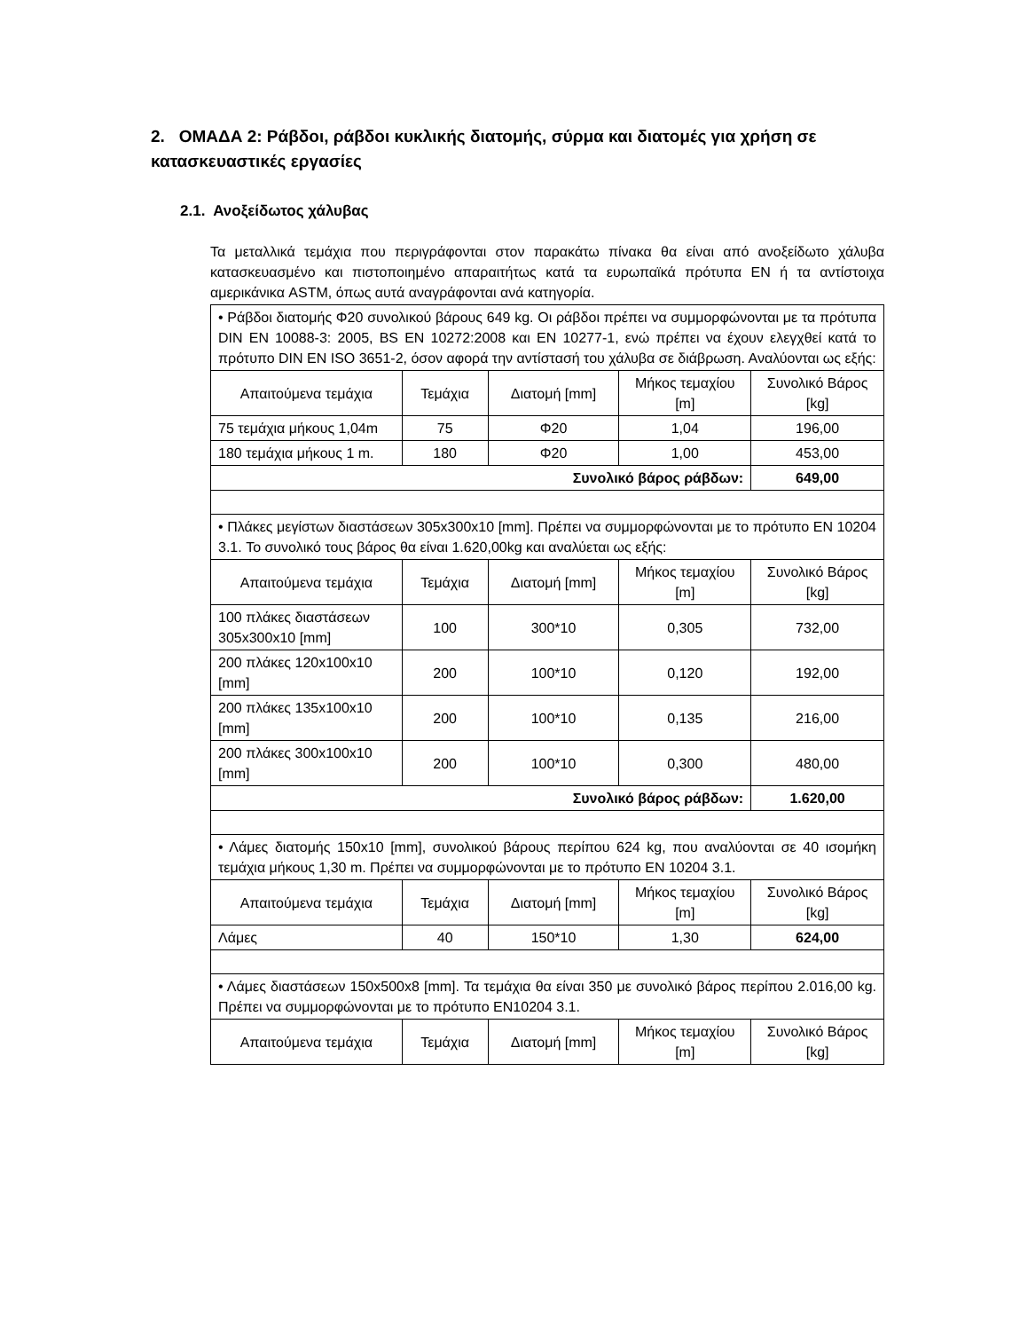2. ΟΜΑΔΑ 2: Ράβδοι, ράβδοι κυκλικής διατομής, σύρμα και διατομές για χρήση σε κατασκευαστικές εργασίες
2.1. Ανοξείδωτος χάλυβας
Τα μεταλλικά τεμάχια που περιγράφονται στον παρακάτω πίνακα θα είναι από ανοξείδωτο χάλυβα κατασκευασμένο και πιστοποιημένο απαραιτήτως κατά τα ευρωπαϊκά πρότυπα EN ή τα αντίστοιχα αμερικάνικα ASTM, όπως αυτά αναγράφονται ανά κατηγορία.
| • Ράβδοι διατομής Φ20 συνολικού βάρους 649 kg. Οι ράβδοι πρέπει να συμμορφώνονται με τα πρότυπα DIN EN 10088-3: 2005, BS EN 10272:2008 και EN 10277-1, ενώ πρέπει να έχουν ελεγχθεί κατά το πρότυπο DIN EN ISO 3651-2, όσον αφορά την αντίστασή του χάλυβα σε διάβρωση. Αναλύονται ως εξής: | | | | |
| Απαιτούμενα τεμάχια | Τεμάχια | Διατομή [mm] | Μήκος τεμαχίου [m] | Συνολικό Βάρος [kg] |
| 75 τεμάχια μήκους 1,04m | 75 | Φ20 | 1,04 | 196,00 |
| 180 τεμάχια μήκους 1 m. | 180 | Φ20 | 1,00 | 453,00 |
| Συνολικό βάρος ράβδων: | | | | 649,00 |
| • Πλάκες μεγίστων διαστάσεων 305x300x10 [mm]. Πρέπει να συμμορφώνονται με το πρότυπο EN 10204 3.1. Το συνολικό τους βάρος θα είναι 1.620,00kg και αναλύεται ως εξής: | | | | |
| Απαιτούμενα τεμάχια | Τεμάχια | Διατομή [mm] | Μήκος τεμαχίου [m] | Συνολικό Βάρος [kg] |
| 100 πλάκες διαστάσεων 305x300x10 [mm] | 100 | 300*10 | 0,305 | 732,00 |
| 200 πλάκες 120x100x10 [mm] | 200 | 100*10 | 0,120 | 192,00 |
| 200 πλάκες 135x100x10 [mm] | 200 | 100*10 | 0,135 | 216,00 |
| 200 πλάκες 300x100x10 [mm] | 200 | 100*10 | 0,300 | 480,00 |
| Συνολικό βάρος ράβδων: | | | | 1.620,00 |
| • Λάμες διατομής 150x10 [mm], συνολικού βάρους περίπου 624 kg, που αναλύονται σε 40 ισομήκη τεμάχια μήκους 1,30 m. Πρέπει να συμμορφώνονται με το πρότυπο EN 10204 3.1. | | | | |
| Απαιτούμενα τεμάχια | Τεμάχια | Διατομή [mm] | Μήκος τεμαχίου [m] | Συνολικό Βάρος [kg] |
| Λάμες | 40 | 150*10 | 1,30 | 624,00 |
| • Λάμες διαστάσεων 150x500x8 [mm]. Τα τεμάχια θα είναι 350 με συνολικό βάρος περίπου 2.016,00 kg. Πρέπει να συμμορφώνονται με το πρότυπο EN10204 3.1. | | | | |
| Απαιτούμενα τεμάχια | Τεμάχια | Διατομή [mm] | Μήκος τεμαχίου [m] | Συνολικό Βάρος [kg] |